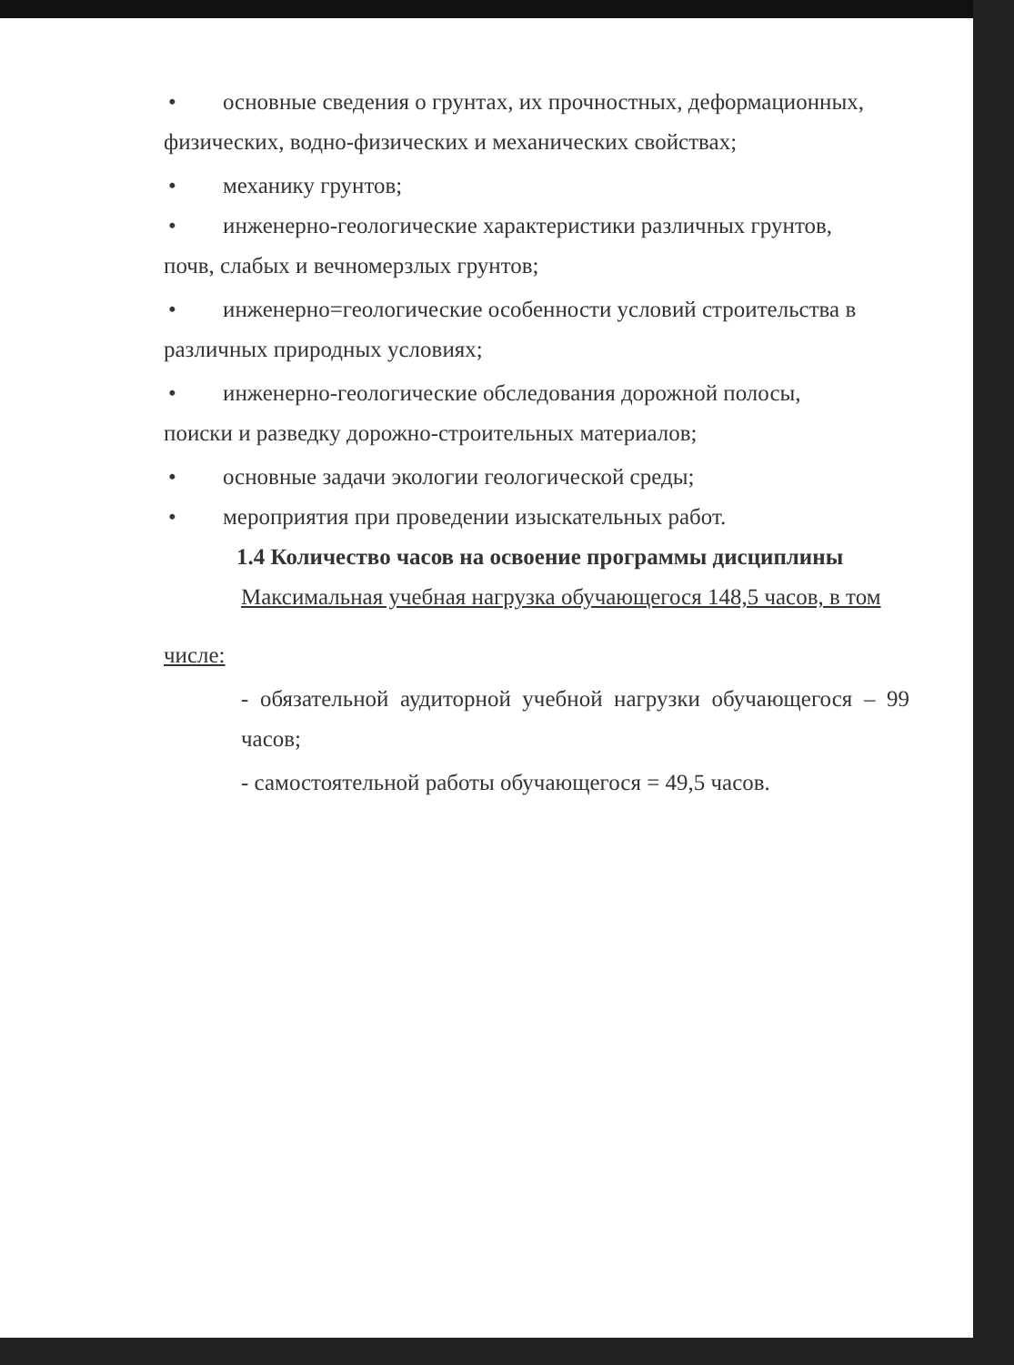• основные сведения о грунтах, их прочностных, деформационных,
физических, водно-физических и механических свойствах;
• механику грунтов;
• инженерно-геологические характеристики различных грунтов,
почв, слабых и вечномерзлых грунтов;
• инженерно=геологические особенности условий строительства в
различных природных условиях;
• инженерно-геологические обследования дорожной полосы,
поиски и разведку дорожно-строительных материалов;
• основные задачи экологии геологической среды;
• мероприятия при проведении изыскательных работ.
1.4 Количество часов на освоение программы дисциплины
Максимальная учебная нагрузка обучающегося 148,5 часов, в том
числе:
- обязательной аудиторной учебной нагрузки обучающегося – 99 часов;
- самостоятельной работы обучающегося = 49,5 часов.